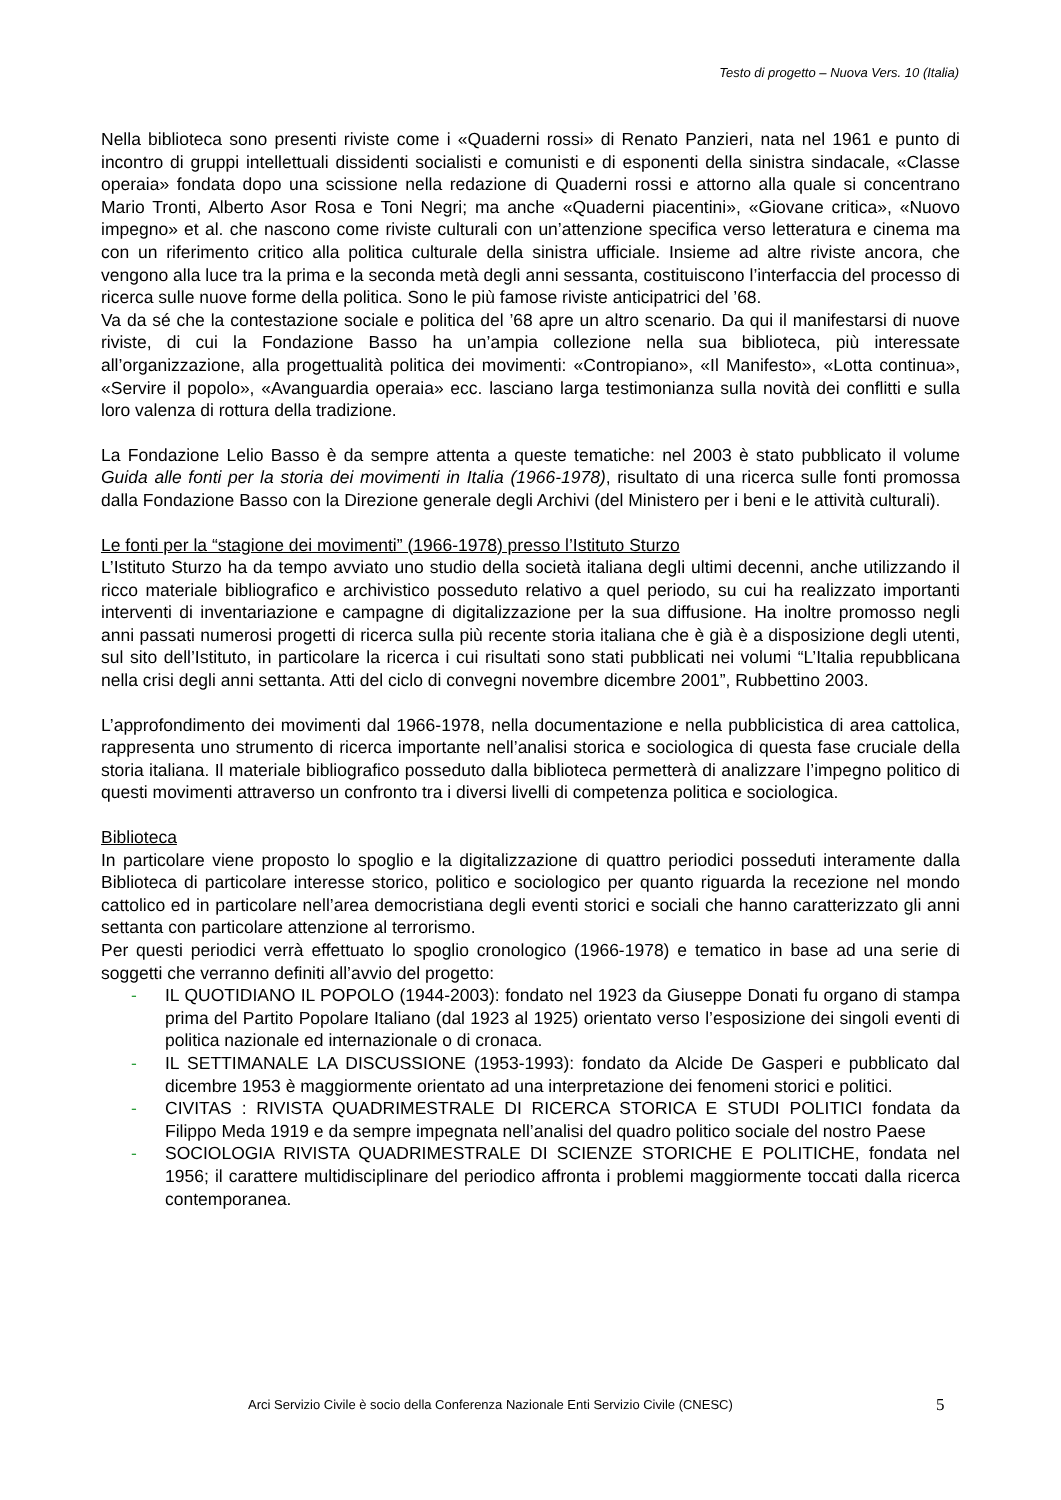Testo di progetto – Nuova Vers. 10 (Italia)
Nella biblioteca sono presenti riviste come i «Quaderni rossi» di Renato Panzieri, nata nel 1961 e punto di incontro di gruppi intellettuali dissidenti socialisti e comunisti e di esponenti della sinistra sindacale, «Classe operaia» fondata dopo una scissione nella redazione di Quaderni rossi e attorno alla quale si concentrano Mario Tronti, Alberto Asor Rosa e Toni Negri; ma anche «Quaderni piacentini», «Giovane critica», «Nuovo impegno» et al. che nascono come riviste culturali con un’attenzione specifica verso letteratura e cinema ma con un riferimento critico alla politica culturale della sinistra ufficiale. Insieme ad altre riviste ancora, che vengono alla luce tra la prima e la seconda metà degli anni sessanta, costituiscono l’interfaccia del processo di ricerca sulle nuove forme della politica. Sono le più famose riviste anticipatrici del ’68.
Va da sé che la contestazione sociale e politica del ’68 apre un altro scenario. Da qui il manifestarsi di nuove riviste, di cui la Fondazione Basso ha un’ampia collezione nella sua biblioteca, più interessate all’organizzazione, alla progettualità politica dei movimenti: «Contropiano», «Il Manifesto», «Lotta continua», «Servire il popolo», «Avanguardia operaia» ecc. lasciano larga testimonianza sulla novità dei conflitti e sulla loro valenza di rottura della tradizione.
La Fondazione Lelio Basso è da sempre attenta a queste tematiche: nel 2003 è stato pubblicato il volume Guida alle fonti per la storia dei movimenti in Italia (1966-1978), risultato di una ricerca sulle fonti promossa dalla Fondazione Basso con la Direzione generale degli Archivi (del Ministero per i beni e le attività culturali).
Le fonti per la “stagione dei movimenti” (1966-1978) presso l’Istituto Sturzo
L’Istituto Sturzo ha da tempo avviato uno studio della società italiana degli ultimi decenni, anche utilizzando il ricco materiale bibliografico e archivistico posseduto relativo a quel periodo, su cui ha realizzato importanti interventi di inventariazione e campagne di digitalizzazione per la sua diffusione. Ha inoltre promosso negli anni passati numerosi progetti di ricerca sulla più recente storia italiana che è già è a disposizione degli utenti, sul sito dell’Istituto, in particolare la ricerca i cui risultati sono stati pubblicati nei volumi “L’Italia repubblicana nella crisi degli anni settanta. Atti del ciclo di convegni novembre dicembre 2001”, Rubbettino 2003.
L’approfondimento dei movimenti dal 1966-1978, nella documentazione e nella pubblicistica di area cattolica, rappresenta uno strumento di ricerca importante nell’analisi storica e sociologica di questa fase cruciale della storia italiana. Il materiale bibliografico posseduto dalla biblioteca permetterà di analizzare l’impegno politico di questi movimenti attraverso un confronto tra i diversi livelli di competenza politica e sociologica.
Biblioteca
In particolare viene proposto lo spoglio e la digitalizzazione di quattro periodici posseduti interamente dalla Biblioteca di particolare interesse storico, politico e sociologico per quanto riguarda la recezione nel mondo cattolico ed in particolare nell’area democristiana degli eventi storici e sociali che hanno caratterizzato gli anni settanta con particolare attenzione al terrorismo.
Per questi periodici verrà effettuato lo spoglio cronologico (1966-1978) e tematico in base ad una serie di soggetti che verranno definiti all’avvio del progetto:
- IL QUOTIDIANO IL POPOLO (1944-2003): fondato nel 1923 da Giuseppe Donati fu organo di stampa prima del Partito Popolare Italiano (dal 1923 al 1925) orientato verso l’esposizione dei singoli eventi di politica nazionale ed internazionale o di cronaca.
- IL SETTIMANALE LA DISCUSSIONE (1953-1993): fondato da Alcide De Gasperi e pubblicato dal dicembre 1953 è maggiormente orientato ad una interpretazione dei fenomeni storici e politici.
- CIVITAS : RIVISTA QUADRIMESTRALE DI RICERCA STORICA E STUDI POLITICI fondata da Filippo Meda 1919 e da sempre impegnata nell’analisi del quadro politico sociale del nostro Paese
- SOCIOLOGIA RIVISTA QUADRIMESTRALE DI SCIENZE STORICHE E POLITICHE, fondata nel 1956; il carattere multidisciplinare del periodico affronta i problemi maggiormente toccati dalla ricerca contemporanea.
Arci Servizio Civile è socio della Conferenza Nazionale Enti Servizio Civile (CNESC) 5